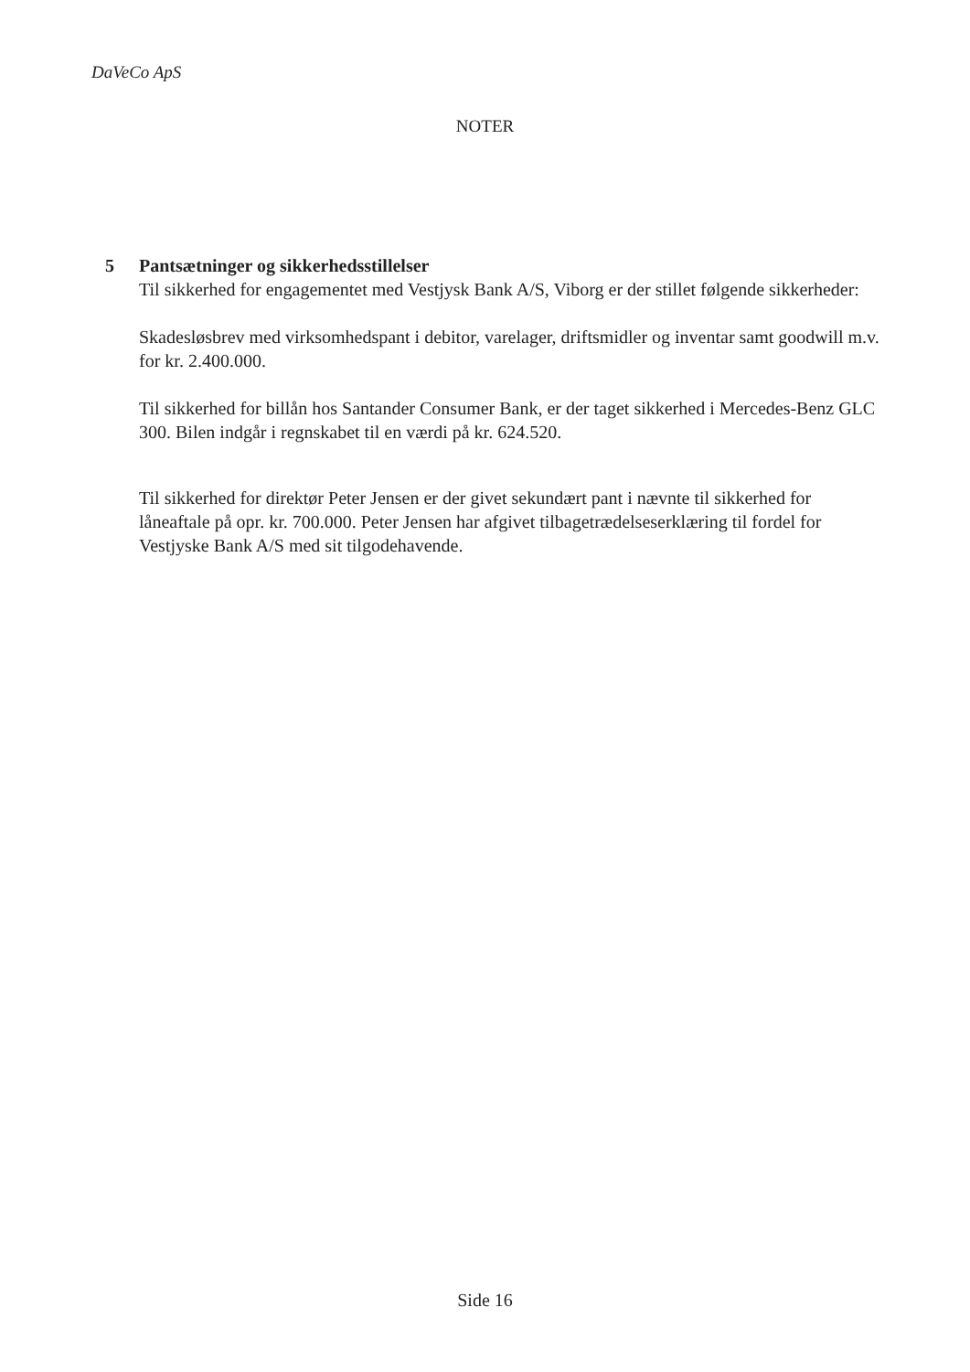DaVeCo ApS
NOTER
5 Pantsætninger og sikkerhedsstillelser
Til sikkerhed for engagementet med Vestjysk Bank A/S, Viborg er der stillet følgende sikkerheder:
Skadesløsbrev med virksomhedspant i debitor, varelager, driftsmidler og inventar samt goodwill m.v. for kr. 2.400.000.
Til sikkerhed for billån hos Santander Consumer Bank, er der taget sikkerhed i Mercedes-Benz GLC 300. Bilen indgår i regnskabet til en værdi på kr. 624.520.
Til sikkerhed for direktør Peter Jensen er der givet sekundært pant i nævnte til sikkerhed for låneaftale på opr. kr. 700.000. Peter Jensen har afgivet tilbagetrædelseserklæring til fordel for Vestjyske Bank A/S med sit tilgodehavende.
Side 16